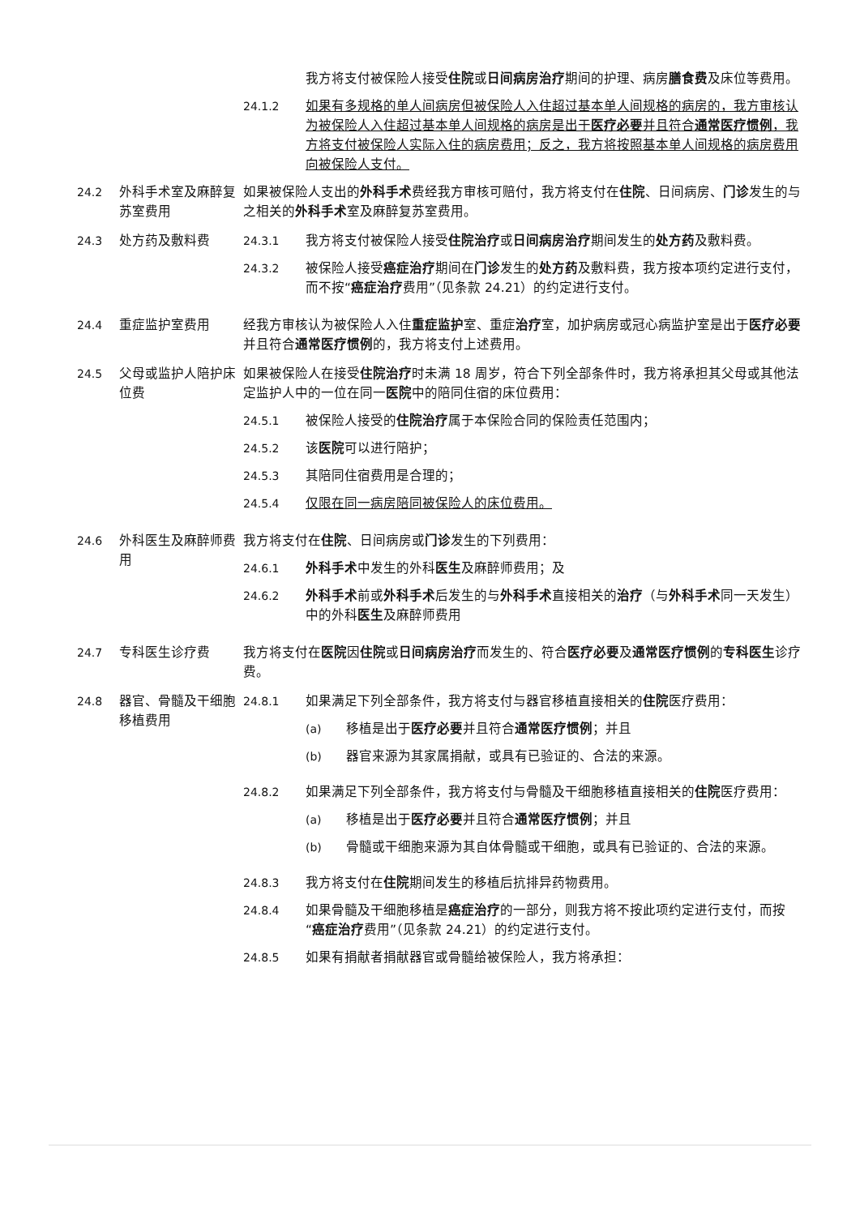我方将支付被保险人接受住院或日间病房治疗期间的护理、病房膳食费及床位等费用。
24.1.2 如果有多规格的单人间病房但被保险人入住超过基本单人间规格的病房的，我方审核认为被保险人入住超过基本单人间规格的病房是出于医疗必要并且符合通常医疗惯例，我方将支付被保险人实际入住的病房费用；反之，我方将按照基本单人间规格的病房费用向被保险人支付。
24.2 外科手术室及麻醉复苏室费用
如果被保险人支出的外科手术费经我方审核可赔付，我方将支付在住院、日间病房、门诊发生的与之相关的外科手术室及麻醉复苏室费用。
24.3 处方药及敷料费 24.3.1 我方将支付被保险人接受住院治疗或日间病房治疗期间发生的处方药及敷料费。
24.3.2 被保险人接受癌症治疗期间在门诊发生的处方药及敷料费，我方按本项约定进行支付，而不按“癌症治疗费用”（见条款 24.21）的约定进行支付。
24.4 重症监护室费用 经我方审核认为被保险人入住重症监护室、重症治疗室，加护病房或冠心病监护室是出于医疗必要并且符合通常医疗惯例的，我方将支付上述费用。
24.5 父母或监护人陪护床位费
如果被保险人在接受住院治疗时未满 18 周岁，符合下列全部条件时，我方将承担其父母或其他法定监护人中的一位在同一医院中的陪同住宿的床位费用：
24.5.1 被保险人接受的住院治疗属于本保险合同的保险责任范围内；
24.5.2 该医院可以进行陪护；
24.5.3 其陪同住宿费用是合理的；
24.5.4 仅限在同一病房陪同被保险人的床位费用。
24.6 外科医生及麻醉师费用
我方将支付在住院、日间病房或门诊发生的下列费用：
24.6.1 外科手术中发生的外科医生及麻醉师费用；及
24.6.2 外科手术前或外科手术后发生的与外科手术直接相关的治疗（与外科手术同一天发生）中的外科医生及麻醉师费用
24.7 专科医生诊疗费 我方将支付在医院因住院或日间病房治疗而发生的、符合医疗必要及通常医疗惯例的专科医生诊疗费。
24.8 器官、骨髓及干细胞移植费用
24.8.1 如果满足下列全部条件，我方将支付与器官移植直接相关的住院医疗费用：
(a) 移植是出于医疗必要并且符合通常医疗惯例；并且
(b) 器官来源为其家属捐献，或具有已验证的、合法的来源。
24.8.2 如果满足下列全部条件，我方将支付与骨髓及干细胞移植直接相关的住院医疗费用：
(a) 移植是出于医疗必要并且符合通常医疗惯例；并且
(b) 骨髓或干细胞来源为其自体骨髓或干细胞，或具有已验证的、合法的来源。
24.8.3 我方将支付在住院期间发生的移植后抗排异药物费用。
24.8.4 如果骨髓及干细胞移植是癌症治疗的一部分，则我方将不按此项约定进行支付，而按“癌症治疗费用”（见条款 24.21）的约定进行支付。
24.8.5 如果有捐献者捐献器官或骨髓给被保险人，我方将承担：